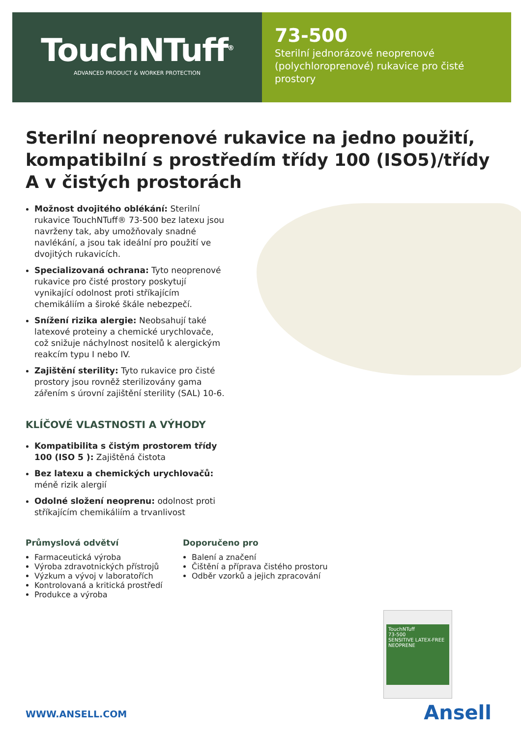TouchNTuff<sup>®</sup>
ADVANCED PRODUCT & WORKER PROTECTION
73-500
Sterilní jednorázové neoprenové (polychloroprenové) rukavice pro čisté prostory
Sterilní neoprenové rukavice na jedno použití, kompatibilní s prostředím třídy 100 (ISO5)/třídy A v čistých prostorách
Možnost dvojitého oblékání: Sterilní rukavice TouchNTuff® 73-500 bez latexu jsou navrženy tak, aby umožňovaly snadné navlékání, a jsou tak ideální pro použití ve dvojitých rukavicích.
Specializovaná ochrana: Tyto neoprenové rukavice pro čisté prostory poskytují vynikající odolnost proti stříkajícím chemikáliím a široké škále nebezpečí.
Snížení rizika alergie: Neobsahují také latexové proteiny a chemické urychlovače, což snižuje náchylnost nositelů k alergickým reakcím typu I nebo IV.
Zajištění sterility: Tyto rukavice pro čisté prostory jsou rovněž sterilizovány gama zářením s úrovní zajištění sterility (SAL) 10-6.
KLÍČOVÉ VLASTNOSTI A VÝHODY
Kompatibilita s čistým prostorem třídy 100 (ISO 5 ): Zajištěná čistota
Bez latexu a chemických urychlovačů: méně rizik alergií
Odolné složení neoprenu: odolnost proti stříkajícím chemikáliím a trvanlivost
Průmyslová odvětví
Farmaceutická výroba
Výroba zdravotnických přístrojů
Výzkum a vývoj v laboratořích
Kontrolovaná a kritická prostředí
Produkce a výroba
Doporučeno pro
Balení a značení
Čištění a příprava čistého prostoru
Odběr vzorků a jejich zpracování
TouchNTuff
73-500
SENSITIVE LATEX-FREE NEOPRENE
WWW.ANSELL.COM Ansell